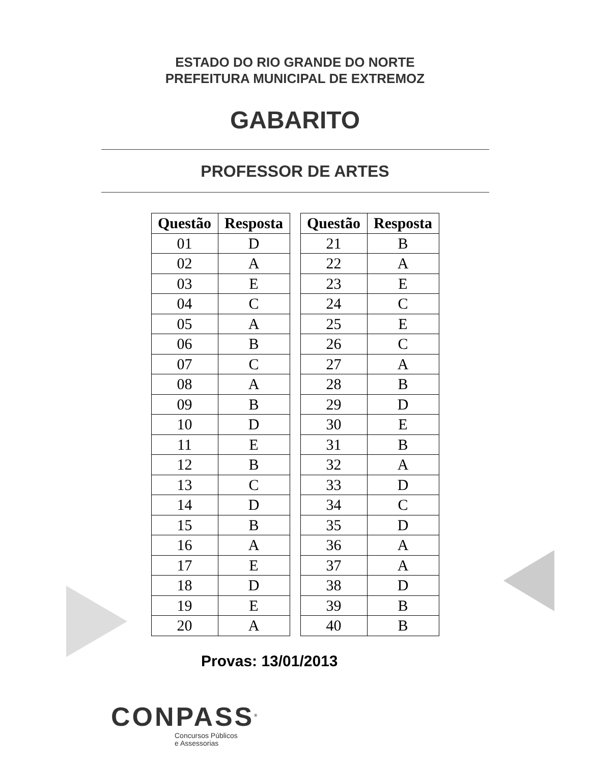ESTADO DO RIO GRANDE DO NORTE
PREFEITURA MUNICIPAL DE EXTREMOZ
GABARITO
PROFESSOR DE ARTES
| Questão | Resposta |
| --- | --- |
| 01 | D |
| 02 | A |
| 03 | E |
| 04 | C |
| 05 | A |
| 06 | B |
| 07 | C |
| 08 | A |
| 09 | B |
| 10 | D |
| 11 | E |
| 12 | B |
| 13 | C |
| 14 | D |
| 15 | B |
| 16 | A |
| 17 | E |
| 18 | D |
| 19 | E |
| 20 | A |
| Questão | Resposta |
| --- | --- |
| 21 | B |
| 22 | A |
| 23 | E |
| 24 | C |
| 25 | E |
| 26 | C |
| 27 | A |
| 28 | B |
| 29 | D |
| 30 | E |
| 31 | B |
| 32 | A |
| 33 | D |
| 34 | C |
| 35 | D |
| 36 | A |
| 37 | A |
| 38 | D |
| 39 | B |
| 40 | B |
Provas: 13/01/2013
CONPASS<sup>®</sup>
Concursos Públicos
e Assessorias